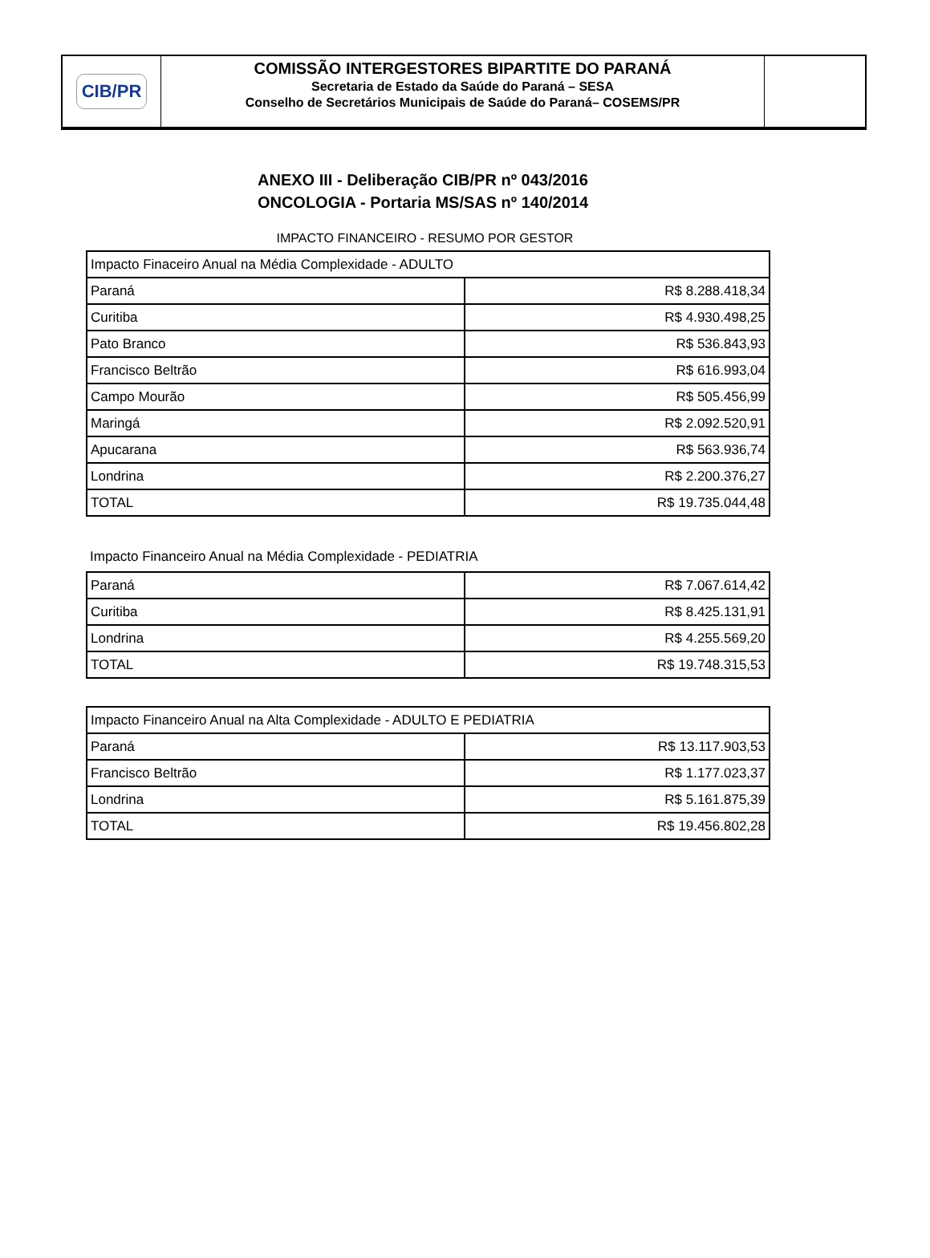CIB/PR
COMISSÃO INTERGESTORES BIPARTITE DO PARANÁ
Secretaria de Estado da Saúde do Paraná – SESA
Conselho de Secretários Municipais de Saúde do Paraná– COSEMS/PR
ANEXO III - Deliberação CIB/PR nº 043/2016
ONCOLOGIA - Portaria MS/SAS nº 140/2014
IMPACTO FINANCEIRO - RESUMO POR GESTOR
| Impacto Finaceiro Anual na Média Complexidade - ADULTO | |
| Paraná | R$ 8.288.418,34 |
| Curitiba | R$ 4.930.498,25 |
| Pato Branco | R$ 536.843,93 |
| Francisco Beltrão | R$ 616.993,04 |
| Campo Mourão | R$ 505.456,99 |
| Maringá | R$ 2.092.520,91 |
| Apucarana | R$ 563.936,74 |
| Londrina | R$ 2.200.376,27 |
| TOTAL | R$ 19.735.044,48 |
Impacto Financeiro Anual na Média Complexidade - PEDIATRIA
| Paraná | R$ 7.067.614,42 |
| Curitiba | R$ 8.425.131,91 |
| Londrina | R$ 4.255.569,20 |
| TOTAL | R$ 19.748.315,53 |
| Impacto Financeiro Anual na Alta Complexidade - ADULTO E PEDIATRIA | |
| Paraná | R$ 13.117.903,53 |
| Francisco Beltrão | R$ 1.177.023,37 |
| Londrina | R$ 5.161.875,39 |
| TOTAL | R$ 19.456.802,28 |